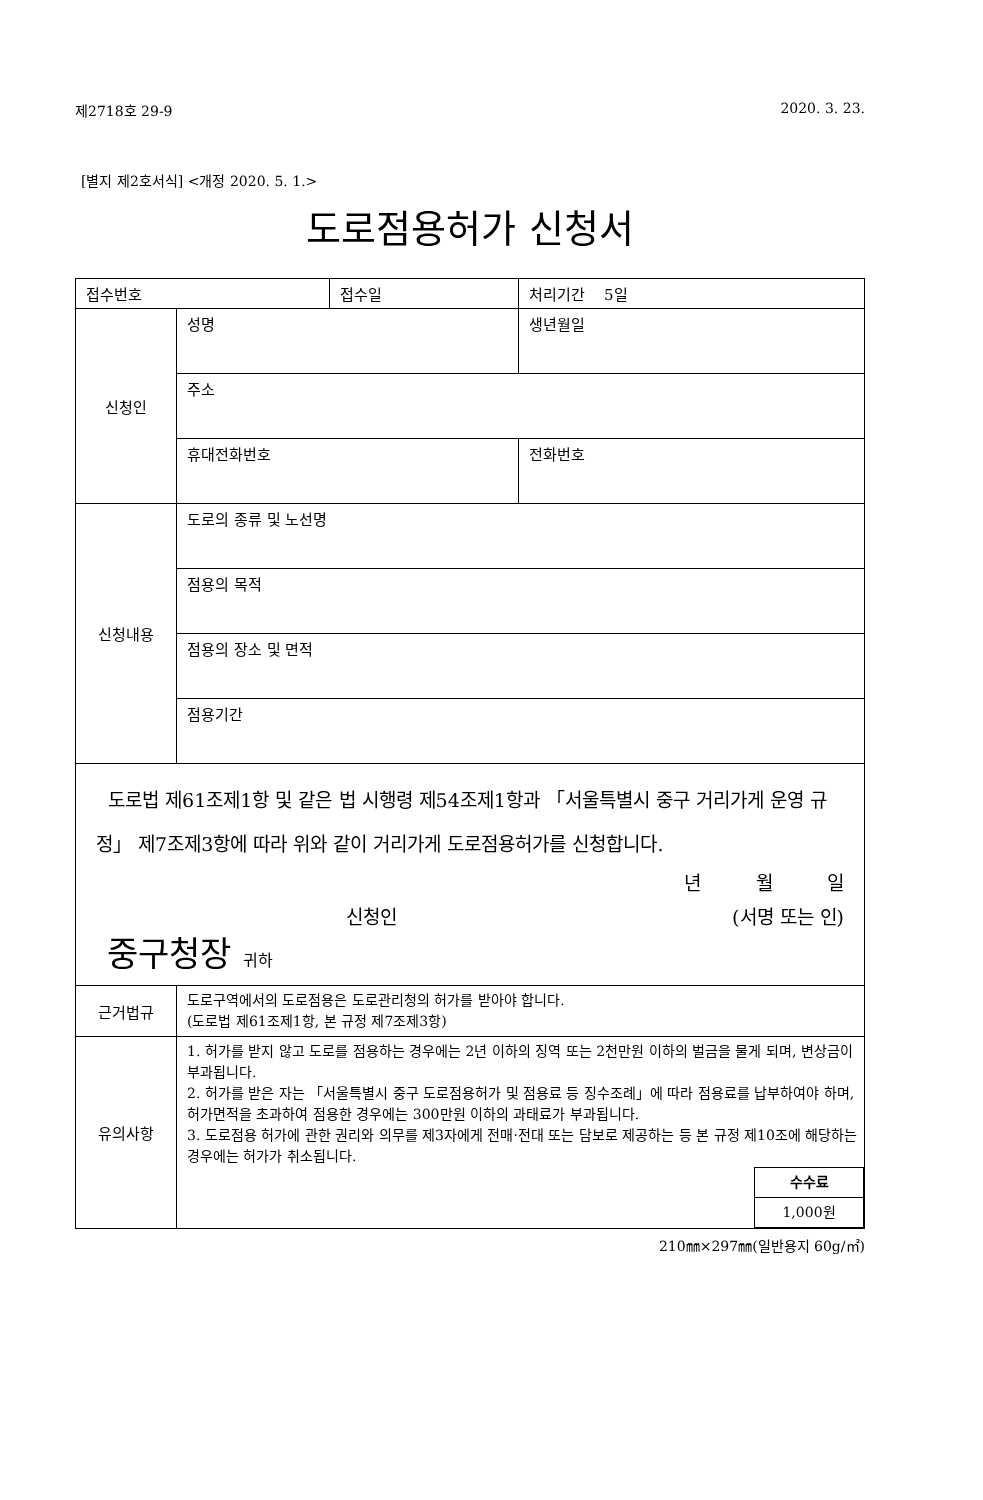제2718호 29-9 2020. 3. 23.
[별지 제2호서식] <개정 2020. 5. 1.>
도로점용허가 신청서
| 접수번호 | | 접수일 | | 처리기간 5일 |
| 신청인 | 성명 | | 생년월일 | |
| | 주소 | | | |
| | 휴대전화번호 | | 전화번호 | |
| 신청내용 | 도로의 종류 및 노선명 | | | |
| | 점용의 목적 | | | |
| | 점용의 장소 및 면적 | | | |
| | 점용기간 | | | |
| 도로법 제61조제1항 및 같은 법 시행령 제54조제1항과 「서울특별시 중구 거리가게 운영 규정」 제7조제3항에 따라 위와 같이 거리가게 도로점용허가를 신청합니다. 년 월 일 신청인 (서명 또는 인) 중구청장 귀하 | | | | |
| 근거법규 | 도로구역에서의 도로점용은 도로관리청의 허가를 받아야 합니다. (도로법 제61조제1항, 본 규정 제7조제3항) | | | |
| 유의사항 | 1. 허가를 받지 않고 도로를 점용하는 경우에는 2년 이하의 징역 또는 2천만원 이하의 벌금을 물게 되며, 변상금이 부과됩니다. 2. 허가를 받은 자는 「서울특별시 중구 도로점용허가 및 점용료 등 징수조례」에 따라 점용료를 납부하여야 하며, 허가면적을 초과하여 점용한 경우에는 300만원 이하의 과태료가 부과됩니다. 3. 도로점용 허가에 관한 권리와 의무를 제3자에게 전매·전대 또는 담보로 제공하는 등 본 규정 제10조에 해당하는 경우에는 허가가 취소됩니다. / 수수료 / / 1,000원 / | | | |
210㎜×297㎜(일반용지 60g/㎡)